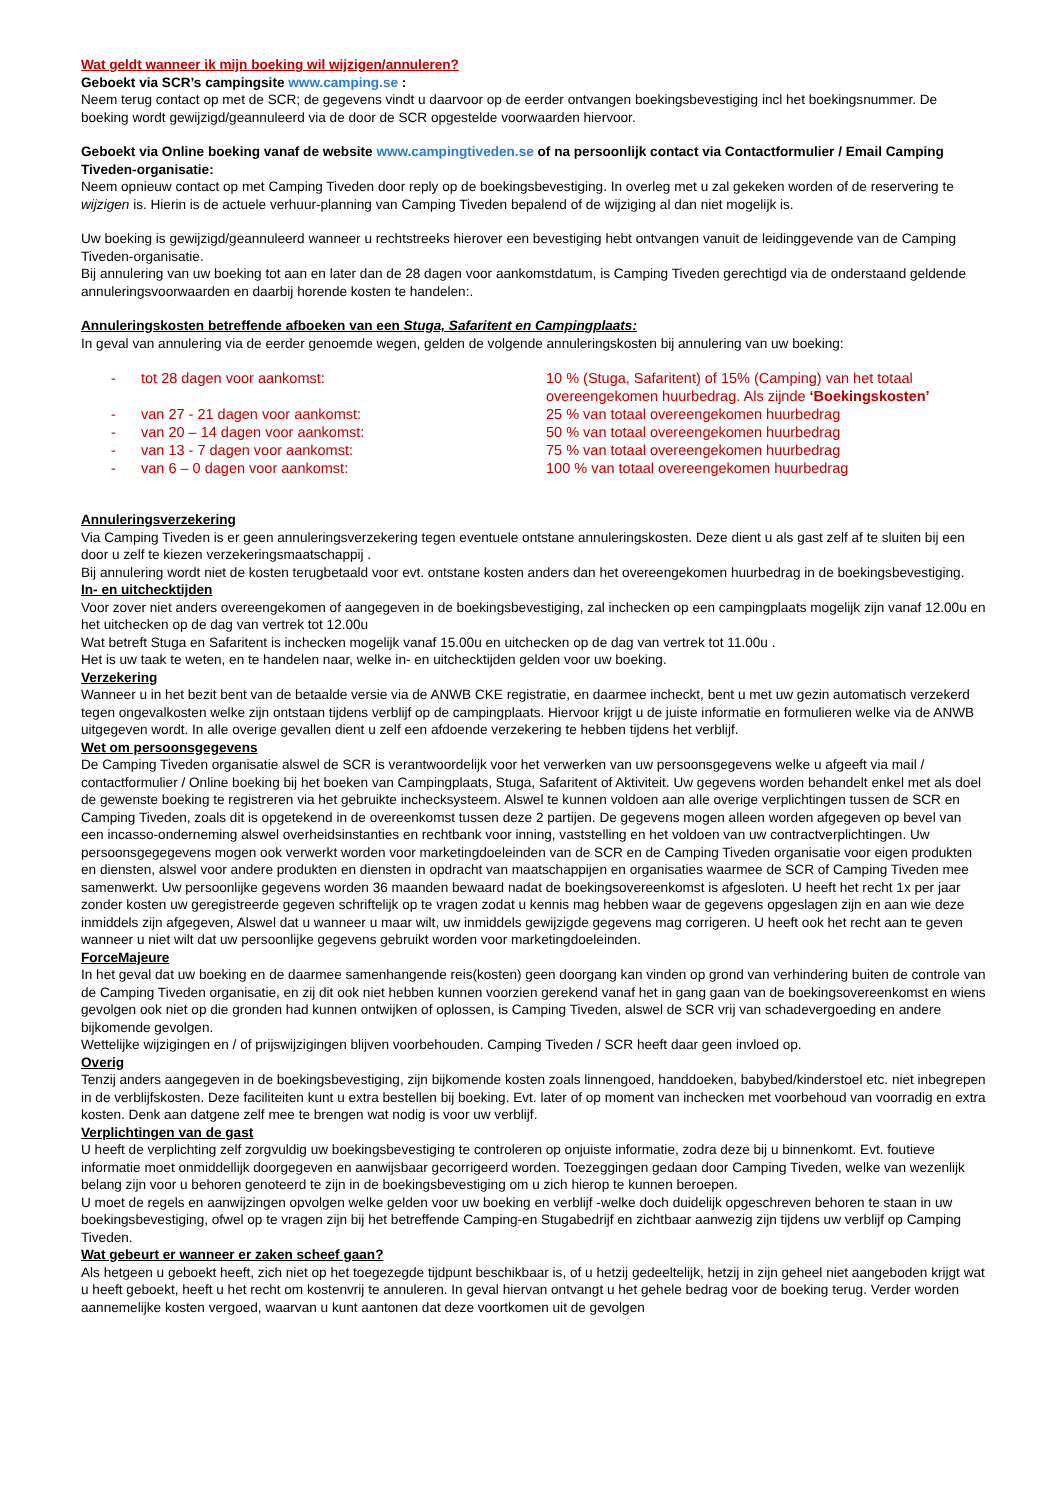Wat geldt wanneer ik mijn boeking wil wijzigen/annuleren?
Geboekt via SCR’s campingsite www.camping.se :
Neem terug contact op met de SCR; de gegevens vindt u daarvoor op de eerder ontvangen boekingsbevestiging incl het boekingsnummer. De boeking wordt gewijzigd/geannuleerd via de door de SCR opgestelde voorwaarden hiervoor.
Geboekt via Online boeking vanaf de website www.campingtiveden.se of na persoonlijk contact via Contactformulier / Email Camping Tiveden-organisatie:
Neem opnieuw contact op met Camping Tiveden door reply op de boekingsbevestiging. In overleg met u zal gekeken worden of de reservering te wijzigen is. Hierin is de actuele verhuur-planning van Camping Tiveden bepalend of de wijziging al dan niet mogelijk is.
Uw boeking is gewijzigd/geannuleerd wanneer u rechtstreeks hierover een bevestiging hebt ontvangen vanuit de leidinggevende van de Camping Tiveden-organisatie.
Bij annulering van uw boeking tot aan en later dan de 28 dagen voor aankomstdatum, is Camping Tiveden gerechtigd via de onderstaand geldende annuleringsvoorwaarden en daarbij horende kosten te handelen:.
Annuleringskosten betreffende afboeken van een Stuga, Safaritent en Campingplaats:
In geval van annulering via de eerder genoemde wegen, gelden de volgende annuleringskosten bij annulering van uw boeking:
| - | tot 28 dagen voor aankomst: | 10 % (Stuga, Safaritent) of 15% (Camping) van het totaal overeengekomen huurbedrag. Als zijnde ‘Boekingskosten’ |
| - | van 27 - 21 dagen voor aankomst: | 25 % van totaal overeengekomen huurbedrag |
| - | van 20 – 14 dagen voor aankomst: | 50 % van totaal overeengekomen huurbedrag |
| - | van 13 - 7 dagen voor aankomst: | 75 % van totaal overeengekomen huurbedrag |
| - | van 6 – 0 dagen voor aankomst: | 100 % van totaal overeengekomen huurbedrag |
Annuleringsverzekering
Via Camping Tiveden is er geen annuleringsverzekering tegen eventuele ontstane annuleringskosten. Deze dient u als gast zelf af te sluiten bij een door u zelf te kiezen verzekeringsmaatschappij .
Bij annulering wordt niet de kosten terugbetaald voor evt. ontstane kosten anders dan het overeengekomen huurbedrag in de boekingsbevestiging.
In- en uitchecktijden
Voor zover niet anders overeengekomen of aangegeven in de boekingsbevestiging, zal inchecken op een campingplaats mogelijk zijn vanaf 12.00u en het uitchecken op de dag van vertrek tot 12.00u
Wat betreft Stuga en Safaritent is inchecken mogelijk vanaf 15.00u en uitchecken op de dag van vertrek tot 11.00u .
Het is uw taak te weten, en te handelen naar, welke in- en uitchecktijden gelden voor uw boeking.
Verzekering
Wanneer u in het bezit bent van de betaalde versie via de ANWB CKE registratie, en daarmee incheckt, bent u met uw gezin automatisch verzekerd tegen ongevalkosten welke zijn ontstaan tijdens verblijf op de campingplaats. Hiervoor krijgt u de juiste informatie en formulieren welke via de ANWB uitgegeven wordt. In alle overige gevallen dient u zelf een afdoende verzekering te hebben tijdens het verblijf.
Wet om persoonsgegevens
De Camping Tiveden organisatie alswel de SCR is verantwoordelijk voor het verwerken van uw persoonsgegevens welke u afgeeft via mail / contactformulier / Online boeking bij het boeken van Campingplaats, Stuga, Safaritent of Aktiviteit. Uw gegevens worden behandelt enkel met als doel de gewenste boeking te registreren via het gebruikte incheсksysteem. Alswel te kunnen voldoen aan alle overige verplichtingen tussen de SCR en Camping Tiveden, zoals dit is opgetekend in de overeenkomst tussen deze 2 partijen. De gegevens mogen alleen worden afgegeven op bevel van een incasso-onderneming alswel overheidsinstanties en rechtbank voor inning, vaststelling en het voldoen van uw contractverplichtingen. Uw persoonsgegegevens mogen ook verwerkt worden voor marketingdoeleinden van de SCR en de Camping Tiveden organisatie voor eigen produkten en diensten, alswel voor andere produkten en diensten in opdracht van maatschappijen en organisaties waarmee de SCR of Camping Tiveden mee samenwerkt. Uw persoonlijke gegevens worden 36 maanden bewaard nadat de boekingsovereenkomst is afgesloten. U heeft het recht 1x per jaar zonder kosten uw geregistreerde gegeven schriftelijk op te vragen zodat u kennis mag hebben waar de gegevens opgeslagen zijn en aan wie deze inmiddels zijn afgegeven, Alswel dat u wanneer u maar wilt, uw inmiddels gewijzigde gegevens mag corrigeren. U heeft ook het recht aan te geven wanneer u niet wilt dat uw persoonlijke gegevens gebruikt worden voor marketingdoeleinden.
ForceMajeure
In het geval dat uw boeking en de daarmee samenhangende reis(kosten) geen doorgang kan vinden op grond van verhindering buiten de controle van de Camping Tiveden organisatie, en zij dit ook niet hebben kunnen voorzien gerekend vanaf het in gang gaan van de boekingsovereenkomst en wiens gevolgen ook niet op die gronden had kunnen ontwijken of oplossen, is Camping Tiveden, alswel de SCR vrij van schadevergoeding en andere bijkomende gevolgen.
Wettelijke wijzigingen en / of prijswijzigingen blijven voorbehouden. Camping Tiveden / SCR heeft daar geen invloed op.
Overig
Tenzij anders aangegeven in de boekingsbevestiging, zijn bijkomende kosten zoals linnengoed, handdoeken, babybed/kinderstoel etc. niet inbegrepen in de verblijfskosten. Deze faciliteiten kunt u extra bestellen bij boeking. Evt. later of op moment van inchecken met voorbehoud van voorradig en extra kosten. Denk aan datgene zelf mee te brengen wat nodig is voor uw verblijf.
Verplichtingen van de gast
U heeft de verplichting zelf zorgvuldig uw boekingsbevestiging te controleren op onjuiste informatie, zodra deze bij u binnenkomt. Evt. foutieve informatie moet onmiddellijk doorgegeven en aanwijsbaar gecorrigeerd worden. Toezeggingen gedaan door Camping Tiveden, welke van wezenlijk belang zijn voor u behoren genoteerd te zijn in de boekingsbevestiging om u zich hierop te kunnen beroepen.
U moet de regels en aanwijzingen opvolgen welke gelden voor uw boeking en verblijf -welke doch duidelijk opgeschreven behoren te staan in uw boekingsbevestiging, ofwel op te vragen zijn bij het betreffende Camping-en Stugabedrijf en zichtbaar aanwezig zijn tijdens uw verblijf op Camping Tiveden.
Wat gebeurt er wanneer er zaken scheef gaan?
Als hetgeen u geboekt heeft, zich niet op het toegezegde tijdpunt beschikbaar is, of u hetzij gedeeltelijk, hetzij in zijn geheel niet aangeboden krijgt wat u heeft geboekt, heeft u het recht om kostenvrij te annuleren. In geval hiervan ontvangt u het gehele bedrag voor de boeking terug. Verder worden aannemelijke kosten vergoed, waarvan u kunt aantonen dat deze voortkomen uit de gevolgen